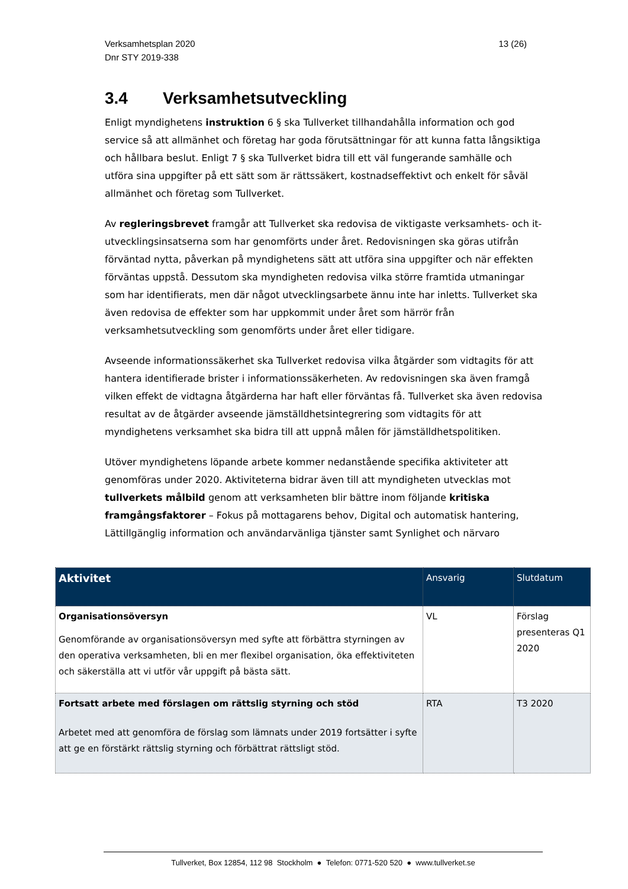Verksamhetsplan 2020
Dnr STY 2019-338
13 (26)
3.4 Verksamhetsutveckling
Enligt myndighetens instruktion 6 § ska Tullverket tillhandahålla information och god service så att allmänhet och företag har goda förutsättningar för att kunna fatta långsiktiga och hållbara beslut. Enligt 7 § ska Tullverket bidra till ett väl fungerande samhälle och utföra sina uppgifter på ett sätt som är rättssäkert, kostnadseffektivt och enkelt för såväl allmänhet och företag som Tullverket.
Av regleringsbrevet framgår att Tullverket ska redovisa de viktigaste verksamhets- och it-utvecklingsinsatserna som har genomförts under året. Redovisningen ska göras utifrån förväntad nytta, påverkan på myndighetens sätt att utföra sina uppgifter och när effekten förväntas uppstå. Dessutom ska myndigheten redovisa vilka större framtida utmaningar som har identifierats, men där något utvecklingsarbete ännu inte har inletts. Tullverket ska även redovisa de effekter som har uppkommit under året som härrör från verksamhetsutveckling som genomförts under året eller tidigare.
Avseende informationssäkerhet ska Tullverket redovisa vilka åtgärder som vidtagits för att hantera identifierade brister i informationssäkerheten. Av redovisningen ska även framgå vilken effekt de vidtagna åtgärderna har haft eller förväntas få. Tullverket ska även redovisa resultat av de åtgärder avseende jämställdhetsintegrering som vidtagits för att myndighetens verksamhet ska bidra till att uppnå målen för jämställdhetspolitiken.
Utöver myndighetens löpande arbete kommer nedanstående specifika aktiviteter att genomföras under 2020. Aktiviteterna bidrar även till att myndigheten utvecklas mot tullverkets målbild genom att verksamheten blir bättre inom följande kritiska framgångsfaktorer – Fokus på mottagarens behov, Digital och automatisk hantering, Lättillgänglig information och användarvänliga tjänster samt Synlighet och närvaro
| Aktivitet | Ansvarig | Slutdatum |
| --- | --- | --- |
| Organisationsöversyn Genomförande av organisationsöversyn med syfte att förbättra styrningen av den operativa verksamheten, bli en mer flexibel organisation, öka effektiviteten och säkerställa att vi utför vår uppgift på bästa sätt. | VL | Förslag presenteras Q1 2020 |
| Fortsatt arbete med förslagen om rättslig styrning och stöd Arbetet med att genomföra de förslag som lämnats under 2019 fortsätter i syfte att ge en förstärkt rättslig styrning och förbättrat rättsligt stöd. | RTA | T3 2020 |
Tullverket, Box 12854, 112 98 Stockholm ● Telefon: 0771-520 520 ● www.tullverket.se